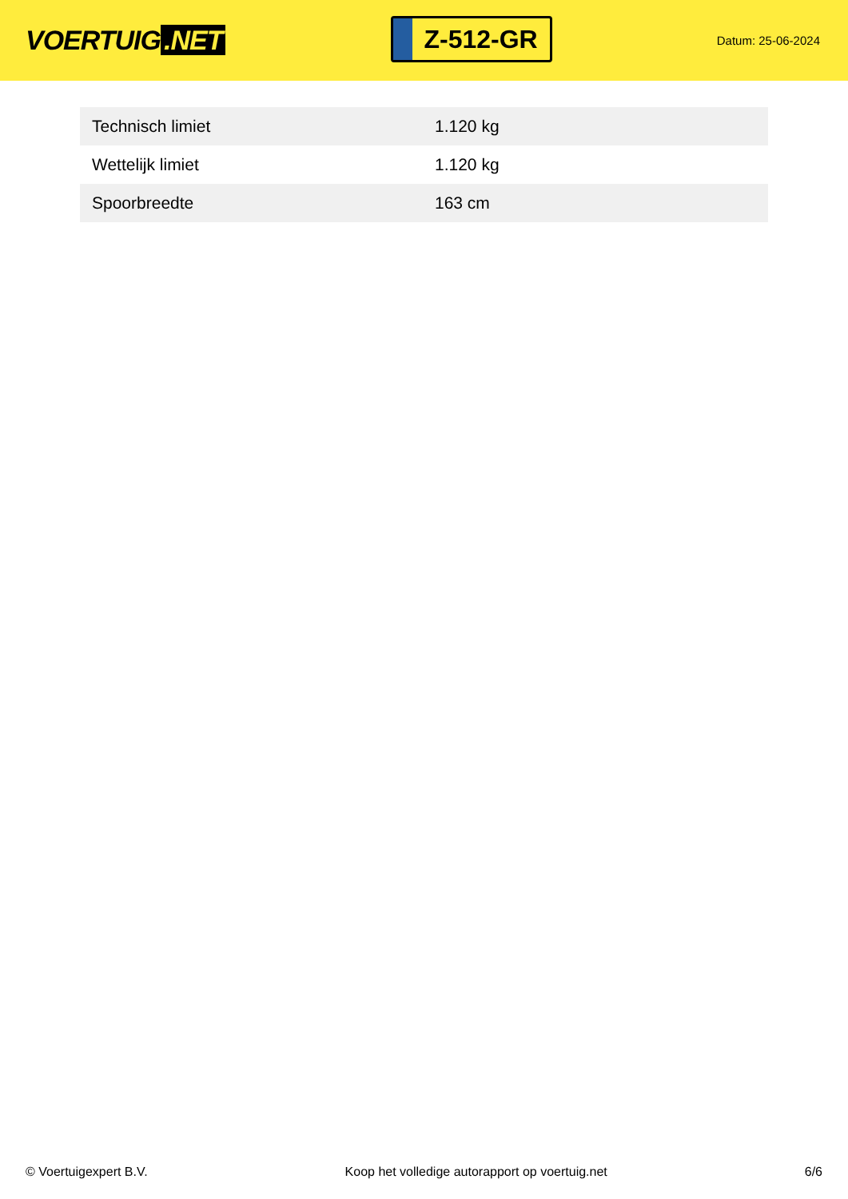VOERTUIG.NET
Z-512-GR
Datum: 25-06-2024
| Technisch limiet | 1.120 kg |
| Wettelijk limiet | 1.120 kg |
| Spoorbreedte | 163 cm |
© Voertuigexpert B.V. Koop het volledige autorapport op voertuig.net 6/6